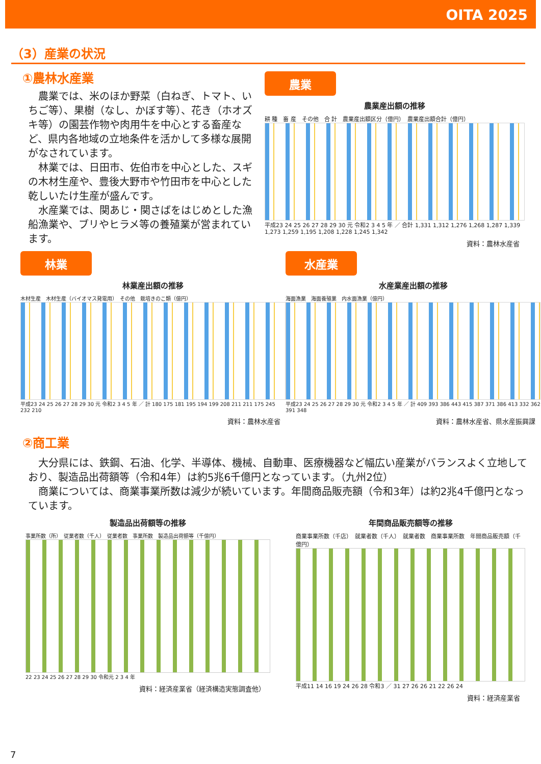OITA 2025
（3）産業の状況
①農林水産業
　農業では、米のほか野菜（白ねぎ、トマト、いちご等）、果樹（なし、かぼす等）、花き（ホオズキ等）の園芸作物や肉用牛を中心とする畜産など、県内各地域の立地条件を活かして多様な展開がなされています。
　林業では、日田市、佐伯市を中心とした、スギの木材生産や、豊後大野市や竹田市を中心とした乾しいたけ生産が盛んです。
　水産業では、関あじ・関さばをはじめとした漁船漁業や、ブリやヒラメ等の養殖業が営まれています。
農業
農業産出額の推移
耕 種　畜 産　その他　合 計　農業産出額区分（億円）　農業産出額合計（億円）
平成23 24 25 26 27 28 29 30 元 令和2 3 4 5 年 ／ 合計 1,331 1,312 1,276 1,268 1,287 1,339 1,273 1,259 1,195 1,208 1,228 1,245 1,342
資料：農林水産省
林業
林業産出額の推移
木材生産　木材生産（バイオマス発電用）　その他　栽培きのこ類（億円）
平成23 24 25 26 27 28 29 30 元 令和2 3 4 5 年 ／ 計 180 175 181 195 194 199 208 211 211 175 245 232 210
資料：農林水産省
水産業
水産業産出額の推移
海面漁業　海面養殖業　内水面漁業（億円）
平成23 24 25 26 27 28 29 30 元 令和2 3 4 5 年 ／ 計 409 393 386 443 415 387 371 386 413 332 362 391 348
資料：農林水産省、県水産振興課
②商工業
　大分県には、鉄鋼、石油、化学、半導体、機械、自動車、医療機器など幅広い産業がバランスよく立地しており、製造品出荷額等（令和4年）は約5兆6千億円となっています。（九州2位）
　商業については、商業事業所数は減少が続いています。年間商品販売額（令和3年）は約2兆4千億円となっています。
製造品出荷額等の推移
事業所数（所）　従業者数（千人）　従業者数　事業所数　製造品出荷額等（千億円）
22 23 24 25 26 27 28 29 30 令和元 2 3 4 年
資料：経済産業省（経済構造実態調査他）
年間商品販売額等の推移
商業事業所数（千店）　就業者数（千人）　就業者数　商業事業所数　年間商品販売額（千億円）
平成11 14 16 19 24 26 28 令和3 ／ 31 27 26 26 21 22 26 24
資料：経済産業省
7